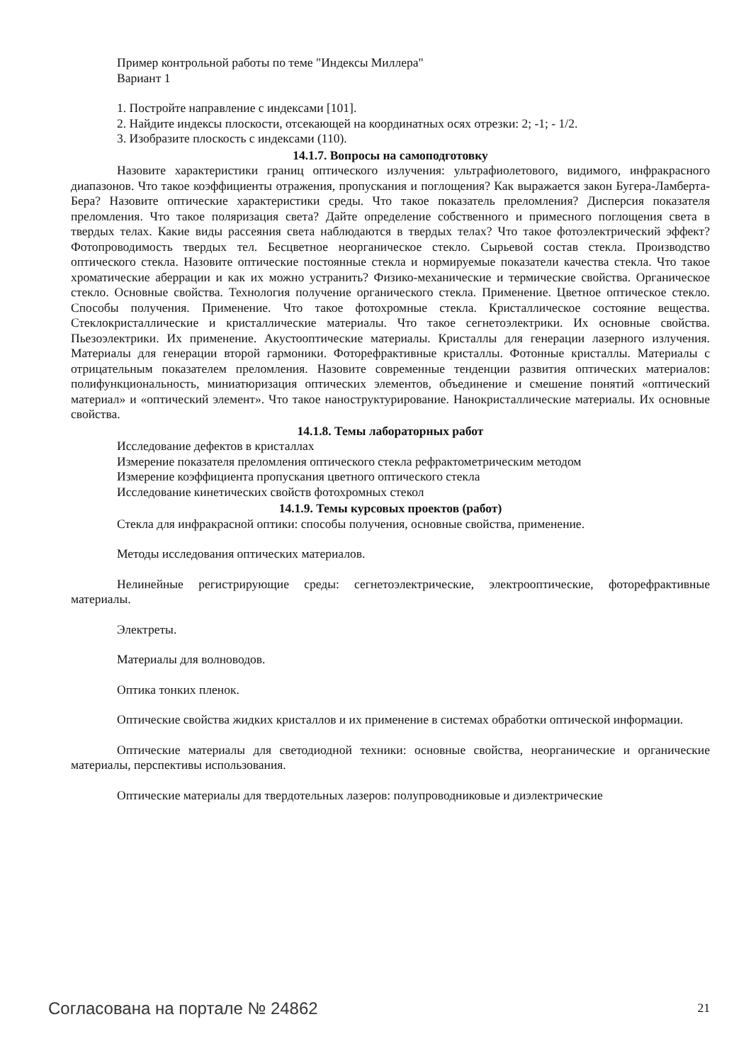Пример контрольной работы по теме "Индексы Миллера"
Вариант 1
1. Постройте направление с индексами [101].
2. Найдите индексы плоскости, отсекающей на координатных осях отрезки: 2; -1; - 1/2.
3. Изобразите плоскость с индексами (110).
14.1.7. Вопросы на самоподготовку
Назовите характеристики границ оптического излучения: ультрафиолетового, видимого, инфракрасного диапазонов. Что такое коэффициенты отражения, пропускания и поглощения? Как выражается закон Бугера-Ламберта-Бера? Назовите оптические характеристики среды. Что такое показатель преломления? Дисперсия показателя преломления. Что такое поляризация света? Дайте определение собственного и примесного поглощения света в твердых телах. Какие виды рассеяния света наблюдаются в твердых телах? Что такое фотоэлектрический эффект? Фотопроводимость твердых тел. Бесцветное неорганическое стекло. Сырьевой состав стекла. Производство оптического стекла. Назовите оптические постоянные стекла и нормируемые показатели качества стекла. Что такое хроматические аберрации и как их можно устранить? Физико-механические и термические свойства. Органическое стекло. Основные свойства. Технология получение органического стекла. Применение. Цветное оптическое стекло. Способы получения. Применение. Что такое фотохромные стекла. Кристаллическое состояние вещества. Стеклокристаллические и кристаллические материалы. Что такое сегнетоэлектрики. Их основные свойства. Пьезоэлектрики. Их применение. Акустооптические материалы. Кристаллы для генерации лазерного излучения. Материалы для генерации второй гармоники. Фоторефрактивные кристаллы. Фотонные кристаллы. Материалы с отрицательным показателем преломления. Назовите современные тенденции развития оптических материалов: полифункциональность, миниатюризация оптических элементов, объединение и смешение понятий «оптический материал» и «оптический элемент». Что такое наноструктурирование. Нанокристаллические материалы. Их основные свойства.
14.1.8. Темы лабораторных работ
Исследование дефектов в кристаллах
Измерение показателя преломления оптического стекла рефрактометрическим методом
Измерение коэффициента пропускания цветного оптического стекла
Исследование кинетических свойств фотохромных стекол
14.1.9. Темы курсовых проектов (работ)
Стекла для инфракрасной оптики: способы получения, основные свойства, применение.
Методы исследования оптических материалов.
Нелинейные регистрирующие среды: сегнетоэлектрические, электрооптические, фоторефрактивные материалы.
Электреты.
Материалы для волноводов.
Оптика тонких пленок.
Оптические свойства жидких кристаллов и их применение в системах обработки оптической информации.
Оптические материалы для светодиодной техники: основные свойства, неорганические и органические материалы, перспективы использования.
Оптические материалы для твердотельных лазеров: полупроводниковые и диэлектрические
Согласована на портале № 24862 21